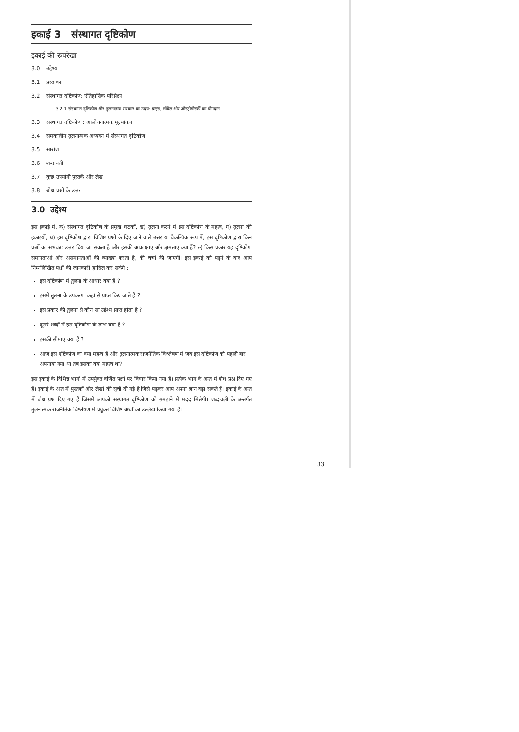इकाई 3 संस्थागत दृष्टिकोण
इकाई की रूपरेखा
3.0 उद्देश्य
3.1 प्रस्तावना
3.2 संस्थागत दृष्टिकोण: ऐतिहासिक परिप्रेक्ष्य
3.2.1 संस्थागत दृष्टिकोण और तुलनात्मक सरकार का उदय: ब्राइस, लॉवेल और औस्ट्रोगोर्स्की का योगदान
3.3 संस्थागत दृष्टिकोण : आलोचनात्मक मूल्यांकन
3.4 समकालीन तुलनात्मक अध्ययन में संस्थागत दृष्टिकोण
3.5 सारांश
3.6 शब्दावली
3.7 कुछ उपयोगी पुस्तकें और लेख
3.8 बोध प्रश्नों के उत्तर
3.0 उद्देश्य
इस इकाई में, क) संस्थागत दृष्टिकोण के प्रमुख घटकों, ख) तुलना करने में इस दृष्टिकोण के महत्व, ग) तुलना की इकाइयों, घ) इस दृष्टिकोण द्वारा विशिष्ट प्रश्नों के दिए जाने वाले उत्तर या वैकल्पिक रूप में, इस दृष्टिकोण द्वारा किन प्रश्नों का संभवत: उत्तर दिया जा सकता है और इसकी आकांक्षाएं और क्षमताएं क्या हैं? ङ) किस प्रकार यह दृष्टिकोण समानताओं और असमानताओं की व्याख्या करता है, की चर्चा की जाएगी। इस इकाई को पढ़ने के बाद आप निम्नलिखित पक्षों की जानकारी हासिल कर सकेंगे :
इस दृष्टिकोण में तुलना के आधार क्या हैं ?
इसमें तुलना के उपकरण कहां से प्राप्त किए जाते हैं ?
इस प्रकार की तुलना से कौन सा उद्देश्य प्राप्त होता है ?
दूसरे शब्दों में इस दृष्टिकोण के लाभ क्या हैं ?
इसकी सीमाएं क्या हैं ?
आज इस दृष्टिकोण का क्या महत्व है और तुलनात्मक राजनैतिक विश्लेषण में जब इस दृष्टिकोण को पहली बार अपनाया गया था तब इसका क्या महत्व था?
इस इकाई के विभिन्न भागों में उपर्युक्त वर्णित पक्षों पर विचार किया गया है। प्रत्येक भाग के अन्त में बोध प्रश्न दिए गए हैं। इकाई के अन्त में पुस्तकों और लेखों की सूची दी गई है जिसे पढ़कर आप अपना ज्ञान बढ़ा सकते हैं। इकाई के अन्त में बोध प्रश्न दिए गए हैं जिसमें आपको संस्थागत दृष्टिकोण को समझने में मदद मिलेगी। शब्दावली के अन्तर्गत तुलनात्मक राजनैतिक विश्लेषण में प्रयुक्त विशिष्ट अर्थों का उल्लेख किया गया है।
33